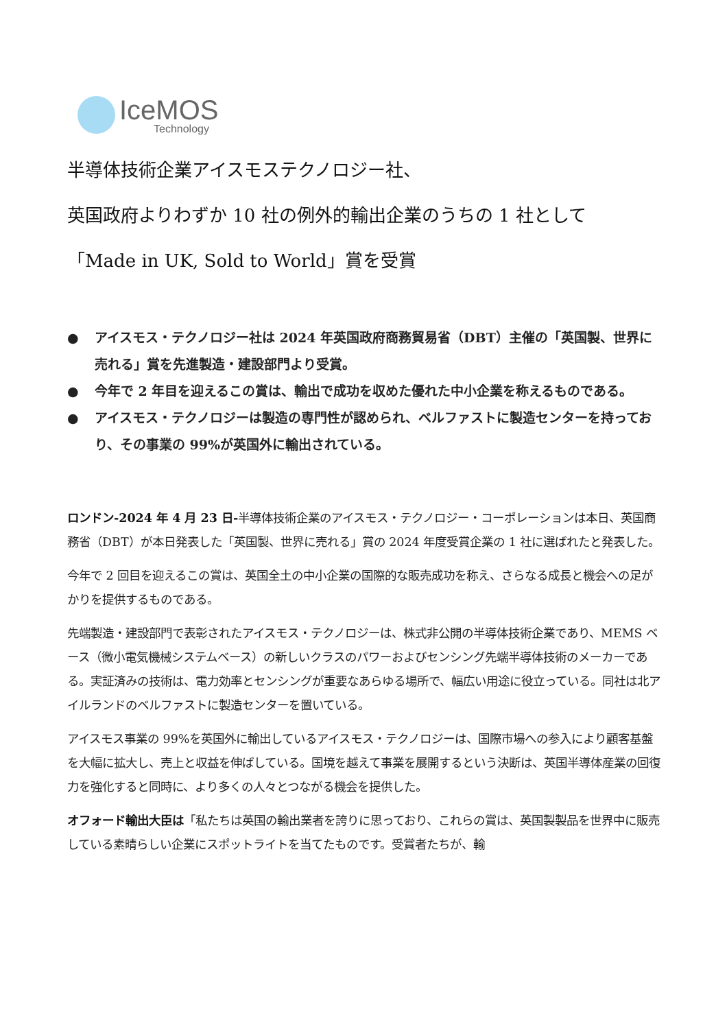IceMOS
Technology
半導体技術企業アイスモステクノロジー社、
英国政府よりわずか 10 社の例外的輸出企業のうちの 1 社として
「Made in UK, Sold to World」賞を受賞
● アイスモス・テクノロジー社は 2024 年英国政府商務貿易省（DBT）主催の「英国製、世界に売れる」賞を先進製造・建設部門より受賞。
● 今年で 2 年目を迎えるこの賞は、輸出で成功を収めた優れた中小企業を称えるものである。
● アイスモス・テクノロジーは製造の専門性が認められ、ベルファストに製造センターを持っており、その事業の 99%が英国外に輸出されている。
ロンドン-2024 年 4 月 23 日-半導体技術企業のアイスモス・テクノロジー・コーポレーションは本日、英国商務省（DBT）が本日発表した「英国製、世界に売れる」賞の 2024 年度受賞企業の 1 社に選ばれたと発表した。
今年で 2 回目を迎えるこの賞は、英国全土の中小企業の国際的な販売成功を称え、さらなる成長と機会への足がかりを提供するものである。
先端製造・建設部門で表彰されたアイスモス・テクノロジーは、株式非公開の半導体技術企業であり、MEMS ベース（微小電気機械システムベース）の新しいクラスのパワーおよびセンシング先端半導体技術のメーカーである。実証済みの技術は、電力効率とセンシングが重要なあらゆる場所で、幅広い用途に役立っている。同社は北アイルランドのベルファストに製造センターを置いている。
アイスモス事業の 99%を英国外に輸出しているアイスモス・テクノロジーは、国際市場への参入により顧客基盤を大幅に拡大し、売上と収益を伸ばしている。国境を越えて事業を展開するという決断は、英国半導体産業の回復力を強化すると同時に、より多くの人々とつながる機会を提供した。
オフォード輸出大臣は「私たちは英国の輸出業者を誇りに思っており、これらの賞は、英国製製品を世界中に販売している素晴らしい企業にスポットライトを当てたものです。受賞者たちが、輸